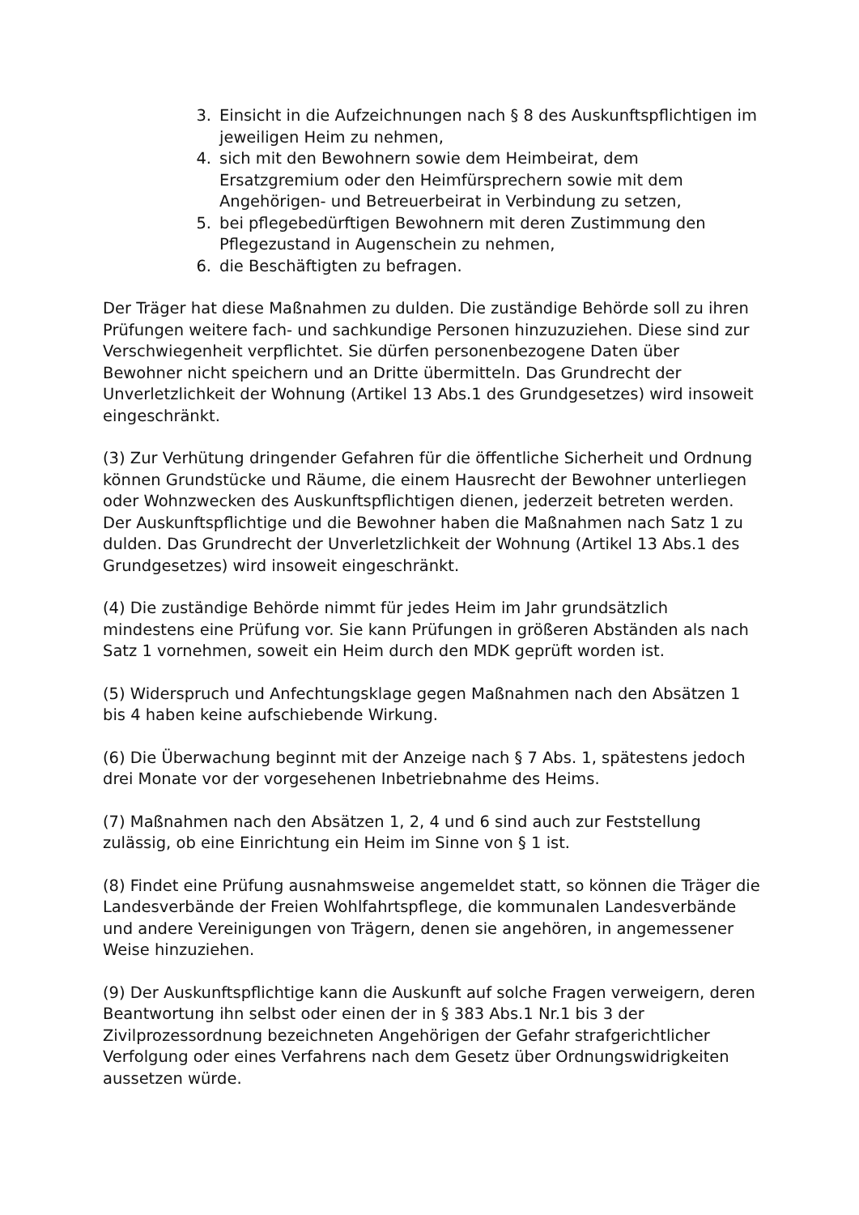3. Einsicht in die Aufzeichnungen nach § 8 des Auskunftspflichtigen im jeweiligen Heim zu nehmen,
4. sich mit den Bewohnern sowie dem Heimbeirat, dem Ersatzgremium oder den Heimfürsprechern sowie mit dem Angehörigen- und Betreuerbeirat in Verbindung zu setzen,
5. bei pflegebedürftigen Bewohnern mit deren Zustimmung den Pflegezustand in Augenschein zu nehmen,
6. die Beschäftigten zu befragen.
Der Träger hat diese Maßnahmen zu dulden. Die zuständige Behörde soll zu ihren Prüfungen weitere fach- und sachkundige Personen hinzuzuziehen. Diese sind zur Verschwiegenheit verpflichtet. Sie dürfen personenbezogene Daten über Bewohner nicht speichern und an Dritte übermitteln. Das Grundrecht der Unverletzlichkeit der Wohnung (Artikel 13 Abs.1 des Grundgesetzes) wird insoweit eingeschränkt.
(3) Zur Verhütung dringender Gefahren für die öffentliche Sicherheit und Ordnung können Grundstücke und Räume, die einem Hausrecht der Bewohner unterliegen oder Wohnzwecken des Auskunftspflichtigen dienen, jederzeit betreten werden. Der Auskunftspflichtige und die Bewohner haben die Maßnahmen nach Satz 1 zu dulden. Das Grundrecht der Unverletzlichkeit der Wohnung (Artikel 13 Abs.1 des Grundgesetzes) wird insoweit eingeschränkt.
(4) Die zuständige Behörde nimmt für jedes Heim im Jahr grundsätzlich mindestens eine Prüfung vor. Sie kann Prüfungen in größeren Abständen als nach Satz 1 vornehmen, soweit ein Heim durch den MDK geprüft worden ist.
(5) Widerspruch und Anfechtungsklage gegen Maßnahmen nach den Absätzen 1 bis 4 haben keine aufschiebende Wirkung.
(6) Die Überwachung beginnt mit der Anzeige nach § 7 Abs. 1, spätestens jedoch drei Monate vor der vorgesehenen Inbetriebnahme des Heims.
(7) Maßnahmen nach den Absätzen 1, 2, 4 und 6 sind auch zur Feststellung zulässig, ob eine Einrichtung ein Heim im Sinne von § 1 ist.
(8) Findet eine Prüfung ausnahmsweise angemeldet statt, so können die Träger die Landesverbände der Freien Wohlfahrtspflege, die kommunalen Landesverbände und andere Vereinigungen von Trägern, denen sie angehören, in angemessener Weise hinzuziehen.
(9) Der Auskunftspflichtige kann die Auskunft auf solche Fragen verweigern, deren Beantwortung ihn selbst oder einen der in § 383 Abs.1 Nr.1 bis 3 der Zivilprozessordnung bezeichneten Angehörigen der Gefahr strafgerichtlicher Verfolgung oder eines Verfahrens nach dem Gesetz über Ordnungswidrigkeiten aussetzen würde.